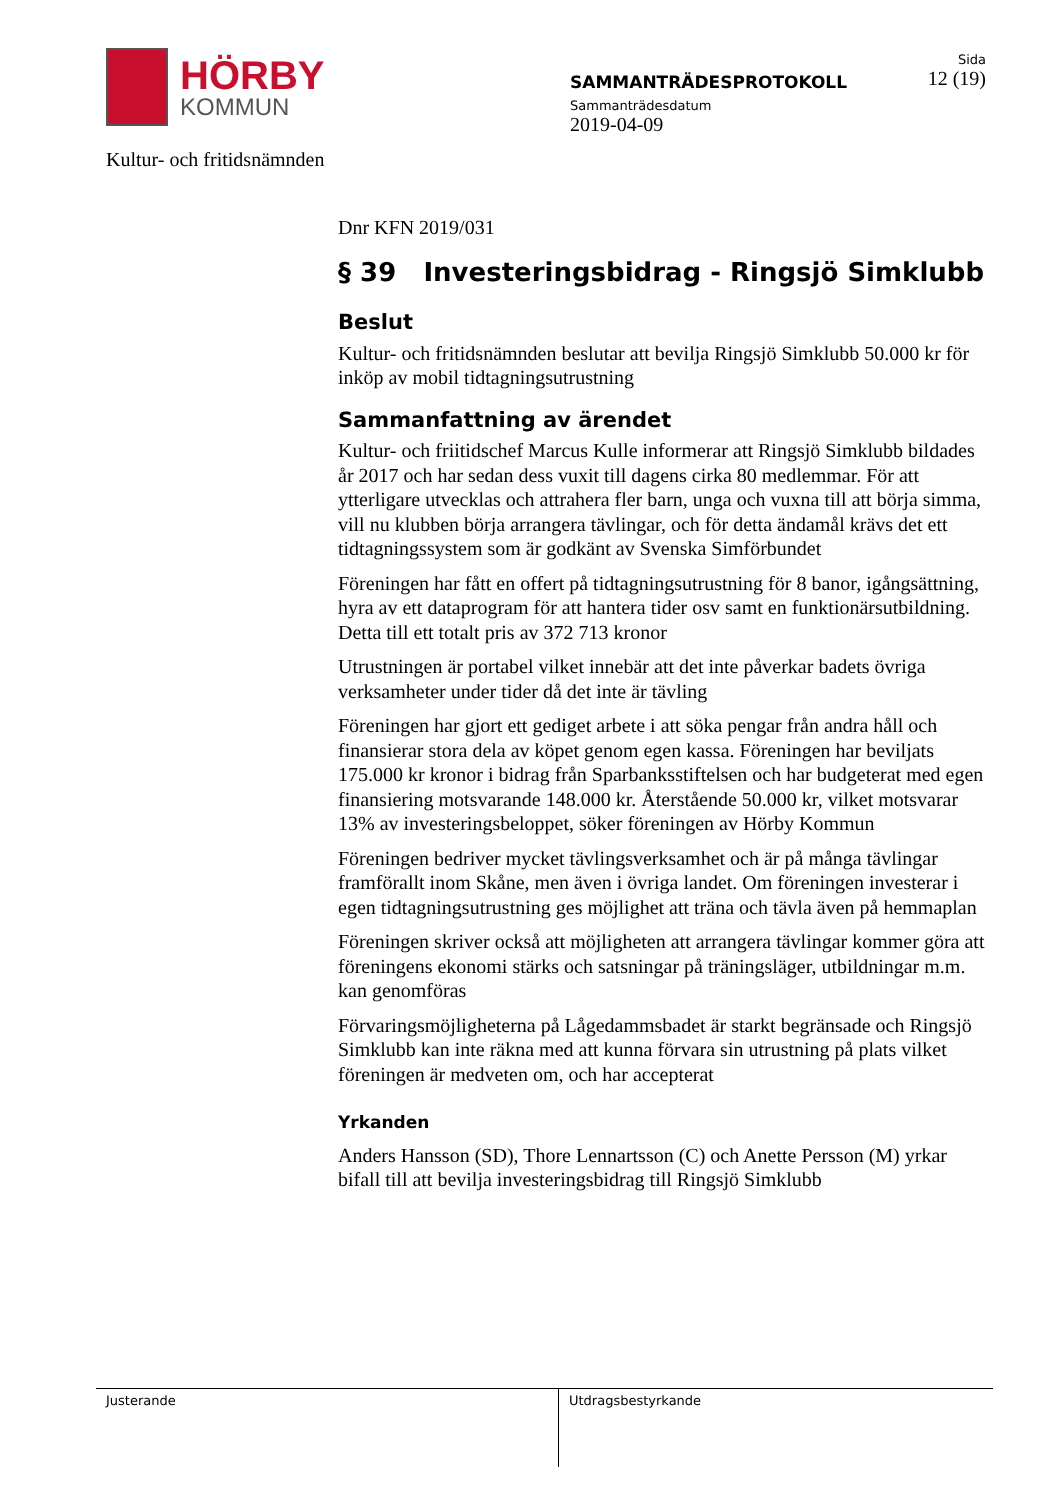HÖRBY
KOMMUN
SAMMANTRÄDESPROTOKOLL
Sammanträdesdatum
2019-04-09
Sida
12 (19)
Kultur- och fritidsnämnden
Dnr KFN 2019/031
§ 39 Investeringsbidrag - Ringsjö Simklubb
Beslut
Kultur- och fritidsnämnden beslutar att bevilja Ringsjö Simklubb 50.000 kr för inköp av mobil tidtagningsutrustning
Sammanfattning av ärendet
Kultur- och friitidschef Marcus Kulle informerar att Ringsjö Simklubb bildades år 2017 och har sedan dess vuxit till dagens cirka 80 medlemmar. För att ytterligare utvecklas och attrahera fler barn, unga och vuxna till att börja simma, vill nu klubben börja arrangera tävlingar, och för detta ändamål krävs det ett tidtagningssystem som är godkänt av Svenska Simförbundet
Föreningen har fått en offert på tidtagningsutrustning för 8 banor, igångsättning, hyra av ett dataprogram för att hantera tider osv samt en funktionärsutbildning. Detta till ett totalt pris av 372 713 kronor
Utrustningen är portabel vilket innebär att det inte påverkar badets övriga verksamheter under tider då det inte är tävling
Föreningen har gjort ett gediget arbete i att söka pengar från andra håll och finansierar stora dela av köpet genom egen kassa. Föreningen har beviljats 175.000 kr kronor i bidrag från Sparbanksstiftelsen och har budgeterat med egen finansiering motsvarande 148.000 kr. Återstående 50.000 kr, vilket motsvarar 13% av investeringsbeloppet, söker föreningen av Hörby Kommun
Föreningen bedriver mycket tävlingsverksamhet och är på många tävlingar framförallt inom Skåne, men även i övriga landet. Om föreningen investerar i egen tidtagningsutrustning ges möjlighet att träna och tävla även på hemmaplan
Föreningen skriver också att möjligheten att arrangera tävlingar kommer göra att föreningens ekonomi stärks och satsningar på träningsläger, utbildningar m.m. kan genomföras
Förvaringsmöjligheterna på Lågedammsbadet är starkt begränsade och Ringsjö Simklubb kan inte räkna med att kunna förvara sin utrustning på plats vilket föreningen är medveten om, och har accepterat
Yrkanden
Anders Hansson (SD), Thore Lennartsson (C) och Anette Persson (M) yrkar bifall till att bevilja investeringsbidrag till Ringsjö Simklubb
Justerande Utdragsbestyrkande